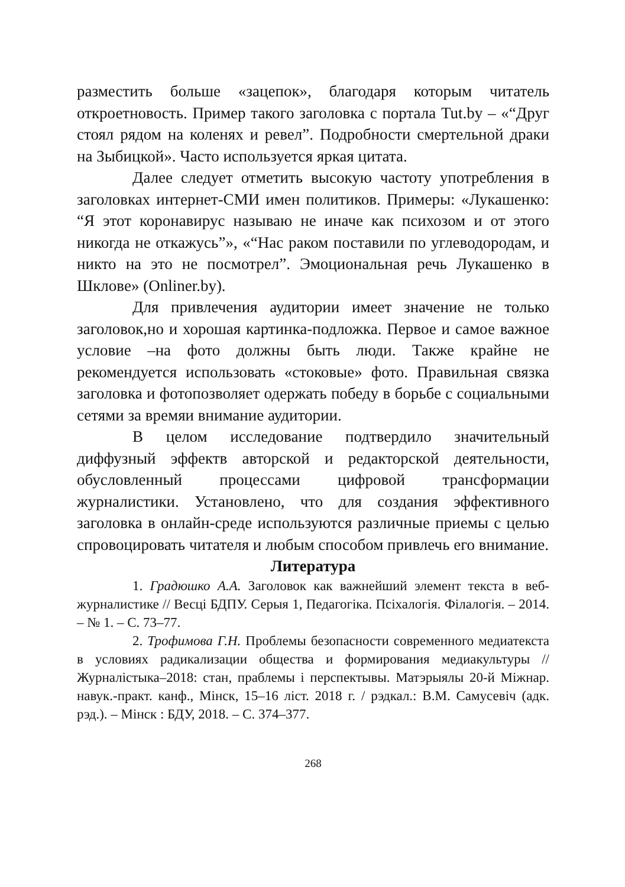разместить больше «зацепок», благодаря которым читатель откроетновость. Пример такого заголовка с портала Tut.by – «“Друг стоял рядом на коленях и ревел”. Подробности смертельной драки на Зыбицкой». Часто используется яркая цитата.
Далее следует отметить высокую частоту употребления в заголовках интернет-СМИ имен политиков. Примеры: «Лукашенко: “Я этот коронавирус называю не иначе как психозом и от этого никогда не откажусь”», «“Нас раком поставили по углеводородам, и никто на это не посмотрел”. Эмоциональная речь Лукашенко в Шклове» (Onliner.by).
Для привлечения аудитории имеет значение не только заголовок,но и хорошая картинка-подложка. Первое и самое важное условие –на фото должны быть люди. Также крайне не рекомендуется использовать «стоковые» фото. Правильная связка заголовка и фотопозволяет одержать победу в борьбе с социальными сетями за времяи внимание аудитории.
В целом исследование подтвердило значительный диффузный эффектв авторской и редакторской деятельности, обусловленный процессами цифровой трансформации журналистики. Установлено, что для создания эффективного заголовка в онлайн-среде используются различные приемы с целью спровоцировать читателя и любым способом привлечь его внимание.
Литература
1. Градюшко А.А. Заголовок как важнейший элемент текста в веб-журналистике // Весці БДПУ. Серыя 1, Педагогіка. Псіхалогія. Філалогія. – 2014. – № 1. – С. 73–77.
2. Трофимова Г.Н. Проблемы безопасности современного медиатекста в условиях радикализации общества и формирования медиакультуры // Журналістыка–2018: стан, праблемы і перспектывы. Матэрыялы 20-й Міжнар. навук.-практ. канф., Мінск, 15–16 ліст. 2018 г. / рэдкал.: В.М. Самусевіч (адк. рэд.). – Мінск : БДУ, 2018. – С. 374–377.
268